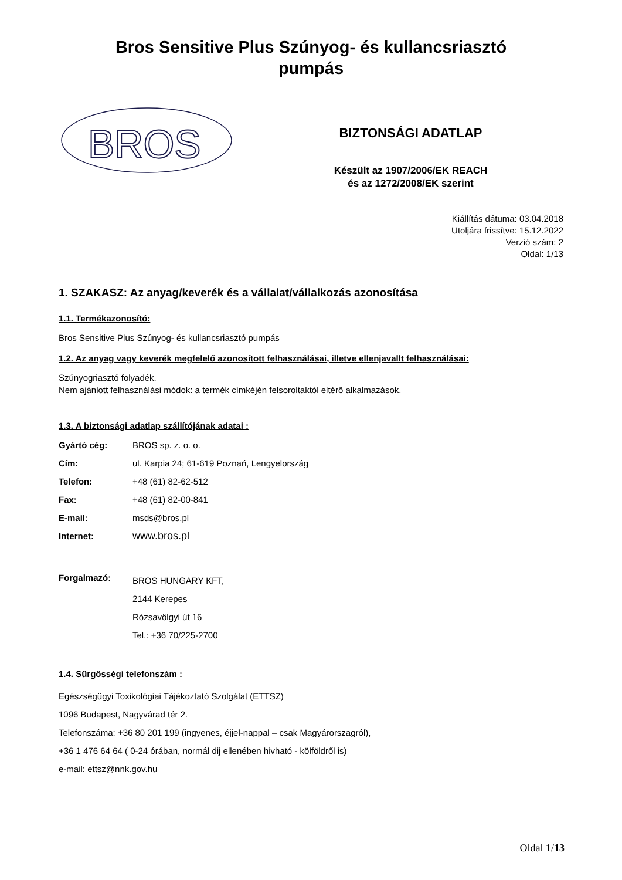Bros Sensitive Plus Szúnyog- és kullancsriasztó
pumpás
BROS
BIZTONSÁGI ADATLAP
Készült az 1907/2006/EK REACH
és az 1272/2008/EK szerint
Kiállítás dátuma: 03.04.2018
Utoljára frissítve: 15.12.2022
Verzió szám: 2
Oldal: 1/13
1. SZAKASZ: Az anyag/keverék és a vállalat/vállalkozás azonosítása
1.1. Termékazonosító:
Bros Sensitive Plus Szúnyog- és kullancsriasztó pumpás
1.2. Az anyag vagy keverék megfelelő azonosított felhasználásai, illetve ellenjavallt felhasználásai:
Szúnyogriasztó folyadék.
Nem ajánlott felhasználási módok: a termék címkéjén felsoroltaktól eltérő alkalmazások.
1.3. A biztonsági adatlap szállítójának adatai :
| Gyártó cég: | BROS sp. z. o. o. |
| Cím: | ul. Karpia 24; 61-619 Poznań, Lengyelország |
| Telefon: | +48 (61) 82-62-512 |
| Fax: | +48 (61) 82-00-841 |
| E-mail: | msds@bros.pl |
| Internet: | www.bros.pl |
| Forgalmazó: | BROS HUNGARY KFT, 2144 Kerepes Rózsavölgyi út 16 Tel.: +36 70/225-2700 |
1.4. Sürgősségi telefonszám :
Egészségügyi Toxikológiai Tájékoztató Szolgálat (ETTSZ)
1096 Budapest, Nagyvárad tér 2.
Telefonszáma: +36 80 201 199 (ingyenes, éjjel-nappal – csak Magyárorszagról),
+36 1 476 64 64 ( 0-24 órában, normál dij ellenében hivható - kölföldről is)
e-mail: ettsz@nnk.gov.hu
Oldal 1/13